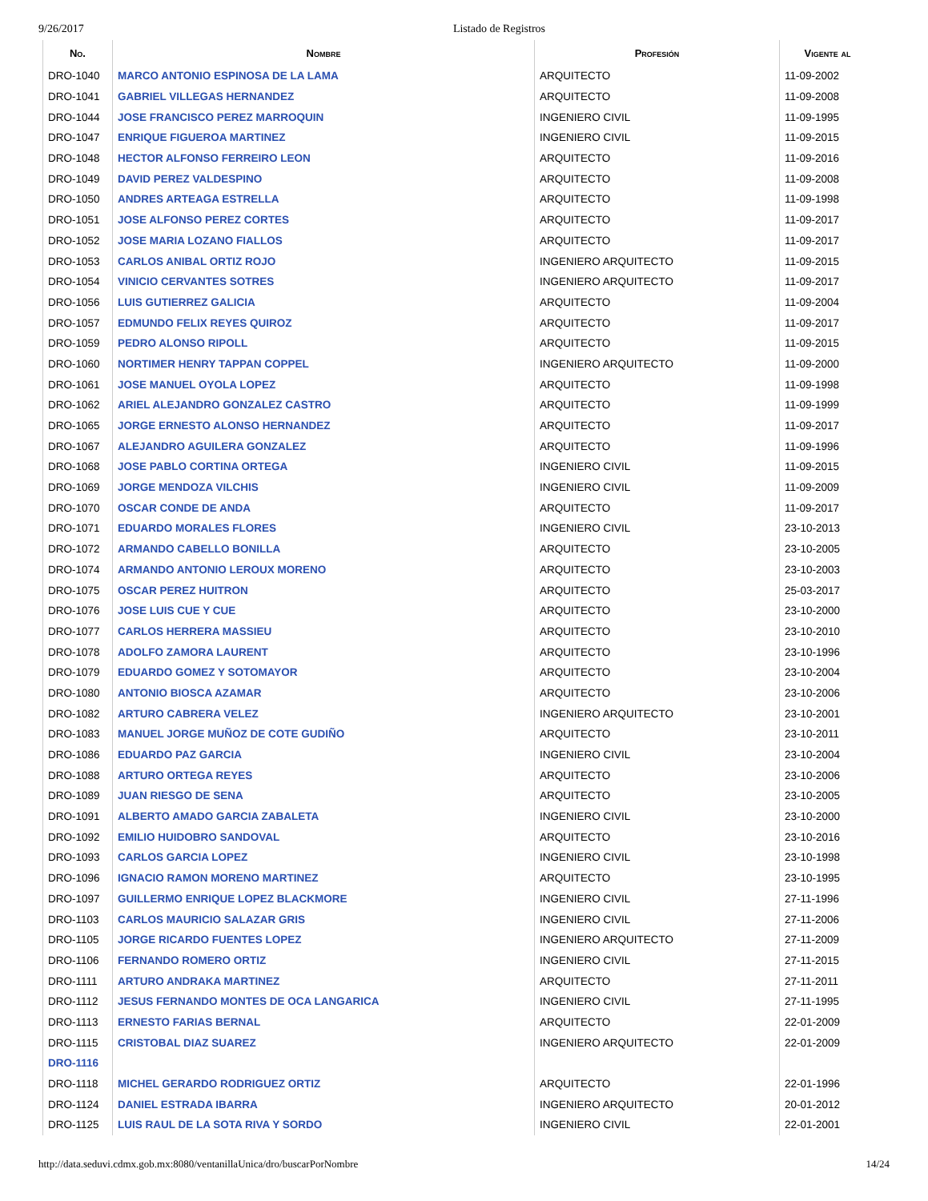9/26/2017 Listado de Registros
| No. | Nombre | Profesión | Vigente al |
| --- | --- | --- | --- |
| DRO-1040 | MARCO ANTONIO ESPINOSA DE LA LAMA | ARQUITECTO | 11-09-2002 |
| DRO-1041 | GABRIEL VILLEGAS HERNANDEZ | ARQUITECTO | 11-09-2008 |
| DRO-1044 | JOSE FRANCISCO PEREZ MARROQUIN | INGENIERO CIVIL | 11-09-1995 |
| DRO-1047 | ENRIQUE FIGUEROA MARTINEZ | INGENIERO CIVIL | 11-09-2015 |
| DRO-1048 | HECTOR ALFONSO FERREIRO LEON | ARQUITECTO | 11-09-2016 |
| DRO-1049 | DAVID PEREZ VALDESPINO | ARQUITECTO | 11-09-2008 |
| DRO-1050 | ANDRES ARTEAGA ESTRELLA | ARQUITECTO | 11-09-1998 |
| DRO-1051 | JOSE ALFONSO PEREZ CORTES | ARQUITECTO | 11-09-2017 |
| DRO-1052 | JOSE MARIA LOZANO FIALLOS | ARQUITECTO | 11-09-2017 |
| DRO-1053 | CARLOS ANIBAL ORTIZ ROJO | INGENIERO ARQUITECTO | 11-09-2015 |
| DRO-1054 | VINICIO CERVANTES SOTRES | INGENIERO ARQUITECTO | 11-09-2017 |
| DRO-1056 | LUIS GUTIERREZ GALICIA | ARQUITECTO | 11-09-2004 |
| DRO-1057 | EDMUNDO FELIX REYES QUIROZ | ARQUITECTO | 11-09-2017 |
| DRO-1059 | PEDRO ALONSO RIPOLL | ARQUITECTO | 11-09-2015 |
| DRO-1060 | NORTIMER HENRY TAPPAN COPPEL | INGENIERO ARQUITECTO | 11-09-2000 |
| DRO-1061 | JOSE MANUEL OYOLA LOPEZ | ARQUITECTO | 11-09-1998 |
| DRO-1062 | ARIEL ALEJANDRO GONZALEZ CASTRO | ARQUITECTO | 11-09-1999 |
| DRO-1065 | JORGE ERNESTO ALONSO HERNANDEZ | ARQUITECTO | 11-09-2017 |
| DRO-1067 | ALEJANDRO AGUILERA GONZALEZ | ARQUITECTO | 11-09-1996 |
| DRO-1068 | JOSE PABLO CORTINA ORTEGA | INGENIERO CIVIL | 11-09-2015 |
| DRO-1069 | JORGE MENDOZA VILCHIS | INGENIERO CIVIL | 11-09-2009 |
| DRO-1070 | OSCAR CONDE DE ANDA | ARQUITECTO | 11-09-2017 |
| DRO-1071 | EDUARDO MORALES FLORES | INGENIERO CIVIL | 23-10-2013 |
| DRO-1072 | ARMANDO CABELLO BONILLA | ARQUITECTO | 23-10-2005 |
| DRO-1074 | ARMANDO ANTONIO LEROUX MORENO | ARQUITECTO | 23-10-2003 |
| DRO-1075 | OSCAR PEREZ HUITRON | ARQUITECTO | 25-03-2017 |
| DRO-1076 | JOSE LUIS CUE Y CUE | ARQUITECTO | 23-10-2000 |
| DRO-1077 | CARLOS HERRERA MASSIEU | ARQUITECTO | 23-10-2010 |
| DRO-1078 | ADOLFO ZAMORA LAURENT | ARQUITECTO | 23-10-1996 |
| DRO-1079 | EDUARDO GOMEZ Y SOTOMAYOR | ARQUITECTO | 23-10-2004 |
| DRO-1080 | ANTONIO BIOSCA AZAMAR | ARQUITECTO | 23-10-2006 |
| DRO-1082 | ARTURO CABRERA VELEZ | INGENIERO ARQUITECTO | 23-10-2001 |
| DRO-1083 | MANUEL JORGE MUÑOZ DE COTE GUDIÑO | ARQUITECTO | 23-10-2011 |
| DRO-1086 | EDUARDO PAZ GARCIA | INGENIERO CIVIL | 23-10-2004 |
| DRO-1088 | ARTURO ORTEGA REYES | ARQUITECTO | 23-10-2006 |
| DRO-1089 | JUAN RIESGO DE SENA | ARQUITECTO | 23-10-2005 |
| DRO-1091 | ALBERTO AMADO GARCIA ZABALETA | INGENIERO CIVIL | 23-10-2000 |
| DRO-1092 | EMILIO HUIDOBRO SANDOVAL | ARQUITECTO | 23-10-2016 |
| DRO-1093 | CARLOS GARCIA LOPEZ | INGENIERO CIVIL | 23-10-1998 |
| DRO-1096 | IGNACIO RAMON MORENO MARTINEZ | ARQUITECTO | 23-10-1995 |
| DRO-1097 | GUILLERMO ENRIQUE LOPEZ BLACKMORE | INGENIERO CIVIL | 27-11-1996 |
| DRO-1103 | CARLOS MAURICIO SALAZAR GRIS | INGENIERO CIVIL | 27-11-2006 |
| DRO-1105 | JORGE RICARDO FUENTES LOPEZ | INGENIERO ARQUITECTO | 27-11-2009 |
| DRO-1106 | FERNANDO ROMERO ORTIZ | INGENIERO CIVIL | 27-11-2015 |
| DRO-1111 | ARTURO ANDRAKA MARTINEZ | ARQUITECTO | 27-11-2011 |
| DRO-1112 | JESUS FERNANDO MONTES DE OCA LANGARICA | INGENIERO CIVIL | 27-11-1995 |
| DRO-1113 | ERNESTO FARIAS BERNAL | ARQUITECTO | 22-01-2009 |
| DRO-1115 | CRISTOBAL DIAZ SUAREZ | INGENIERO ARQUITECTO | 22-01-2009 |
| DRO-1116 | | | |
| DRO-1118 | MICHEL GERARDO RODRIGUEZ ORTIZ | ARQUITECTO | 22-01-1996 |
| DRO-1124 | DANIEL ESTRADA IBARRA | INGENIERO ARQUITECTO | 20-01-2012 |
| DRO-1125 | LUIS RAUL DE LA SOTA RIVA Y SORDO | INGENIERO CIVIL | 22-01-2001 |
http://data.seduvi.cdmx.gob.mx:8080/ventanillaUnica/dro/buscarPorNombre 14/24